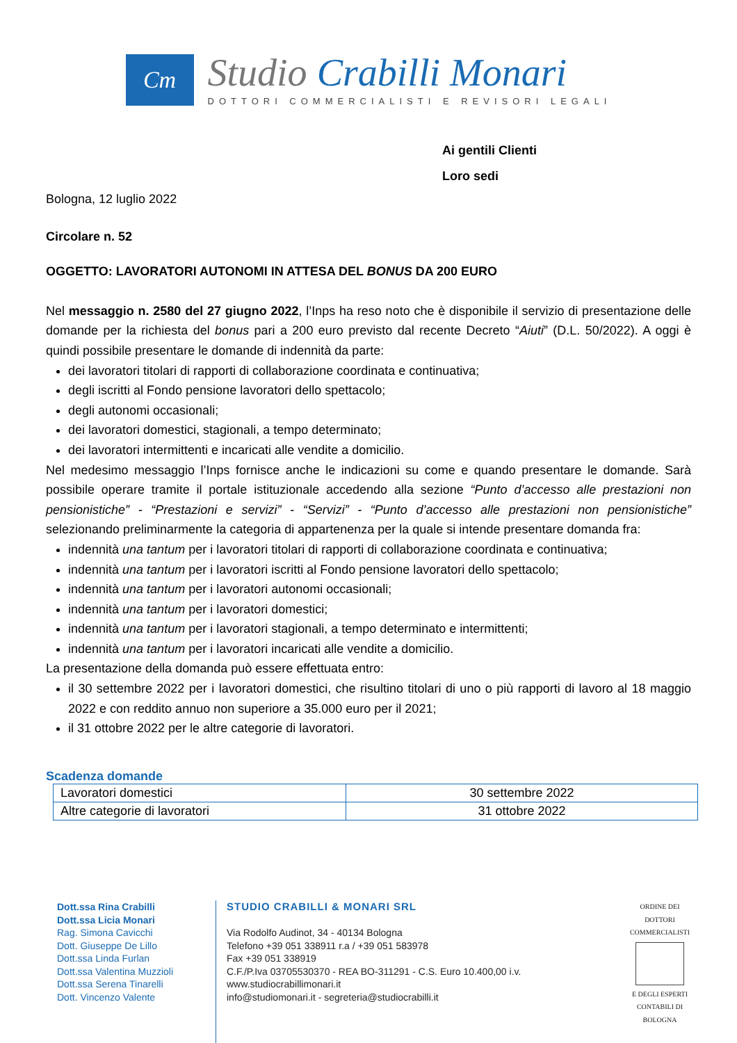Cm
Studio Crabilli Monari
DOTTORI COMMERCIALISTI E REVISORI LEGALI
Ai gentili Clienti
Loro sedi
Bologna, 12 luglio 2022
Circolare n. 52
OGGETTO: LAVORATORI AUTONOMI IN ATTESA DEL BONUS DA 200 EURO
Nel messaggio n. 2580 del 27 giugno 2022, l’Inps ha reso noto che è disponibile il servizio di presentazione delle domande per la richiesta del bonus pari a 200 euro previsto dal recente Decreto “Aiuti” (D.L. 50/2022). A oggi è quindi possibile presentare le domande di indennità da parte:
dei lavoratori titolari di rapporti di collaborazione coordinata e continuativa;
degli iscritti al Fondo pensione lavoratori dello spettacolo;
degli autonomi occasionali;
dei lavoratori domestici, stagionali, a tempo determinato;
dei lavoratori intermittenti e incaricati alle vendite a domicilio.
Nel medesimo messaggio l’Inps fornisce anche le indicazioni su come e quando presentare le domande. Sarà possibile operare tramite il portale istituzionale accedendo alla sezione “Punto d’accesso alle prestazioni non pensionistiche” - “Prestazioni e servizi” - “Servizi” - “Punto d’accesso alle prestazioni non pensionistiche” selezionando preliminarmente la categoria di appartenenza per la quale si intende presentare domanda fra:
indennità una tantum per i lavoratori titolari di rapporti di collaborazione coordinata e continuativa;
indennità una tantum per i lavoratori iscritti al Fondo pensione lavoratori dello spettacolo;
indennità una tantum per i lavoratori autonomi occasionali;
indennità una tantum per i lavoratori domestici;
indennità una tantum per i lavoratori stagionali, a tempo determinato e intermittenti;
indennità una tantum per i lavoratori incaricati alle vendite a domicilio.
La presentazione della domanda può essere effettuata entro:
il 30 settembre 2022 per i lavoratori domestici, che risultino titolari di uno o più rapporti di lavoro al 18 maggio 2022 e con reddito annuo non superiore a 35.000 euro per il 2021;
il 31 ottobre 2022 per le altre categorie di lavoratori.
Scadenza domande
| Lavoratori domestici | 30 settembre 2022 |
| Altre categorie di lavoratori | 31 ottobre 2022 |
Dott.ssa Rina Crabilli
Dott.ssa Licia Monari
Rag. Simona Cavicchi
Dott. Giuseppe De Lillo
Dott.ssa Linda Furlan
Dott.ssa Valentina Muzzioli
Dott.ssa Serena Tinarelli
Dott. Vincenzo Valente
STUDIO CRABILLI & MONARI SRL
Via Rodolfo Audinot, 34 - 40134 Bologna
Telefono +39 051 338911 r.a / +39 051 583978
Fax +39 051 338919
C.F./P.Iva 03705530370 - REA BO-311291 - C.S. Euro 10.400,00 i.v.
www.studiocrabillimonari.it
info@studiomonari.it - segreteria@studiocrabilli.it
ORDINE DEI DOTTORI COMMERCIALISTI
E DEGLI ESPERTI CONTABILI DI BOLOGNA